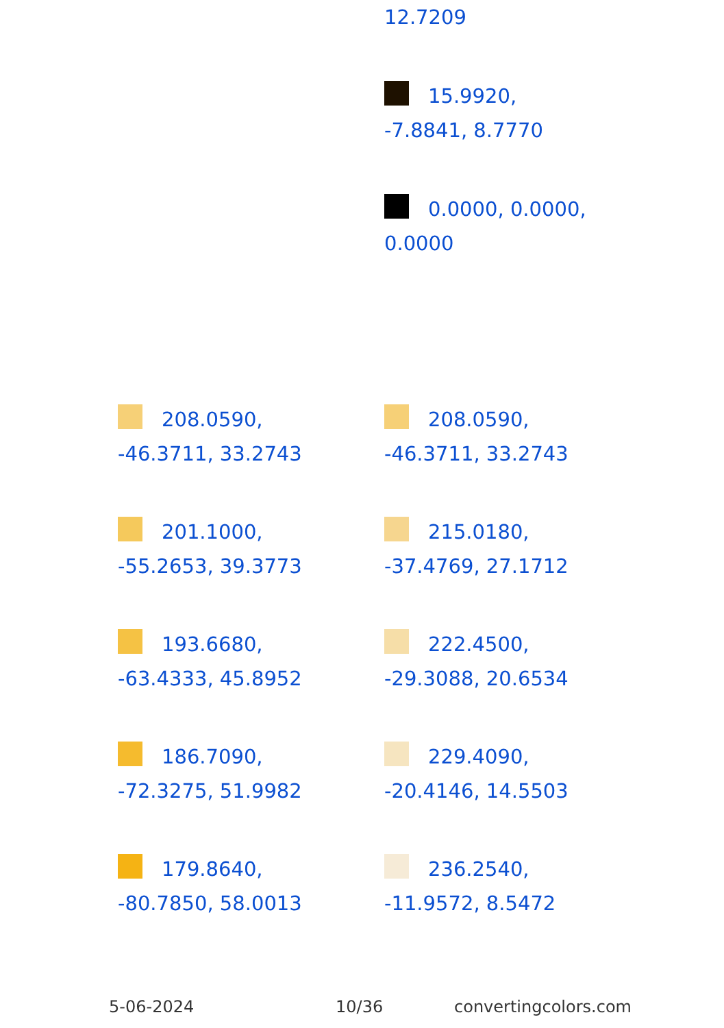12.7209
15.9920, -7.8841, 8.7770
0.0000, 0.0000, 0.0000
208.0590, -46.3711, 33.2743
208.0590, -46.3711, 33.2743
201.1000, -55.2653, 39.3773
215.0180, -37.4769, 27.1712
193.6680, -63.4333, 45.8952
222.4500, -29.3088, 20.6534
186.7090, -72.3275, 51.9982
229.4090, -20.4146, 14.5503
179.8640, -80.7850, 58.0013
236.2540, -11.9572, 8.5472
5-06-2024 10/36 convertingcolors.com